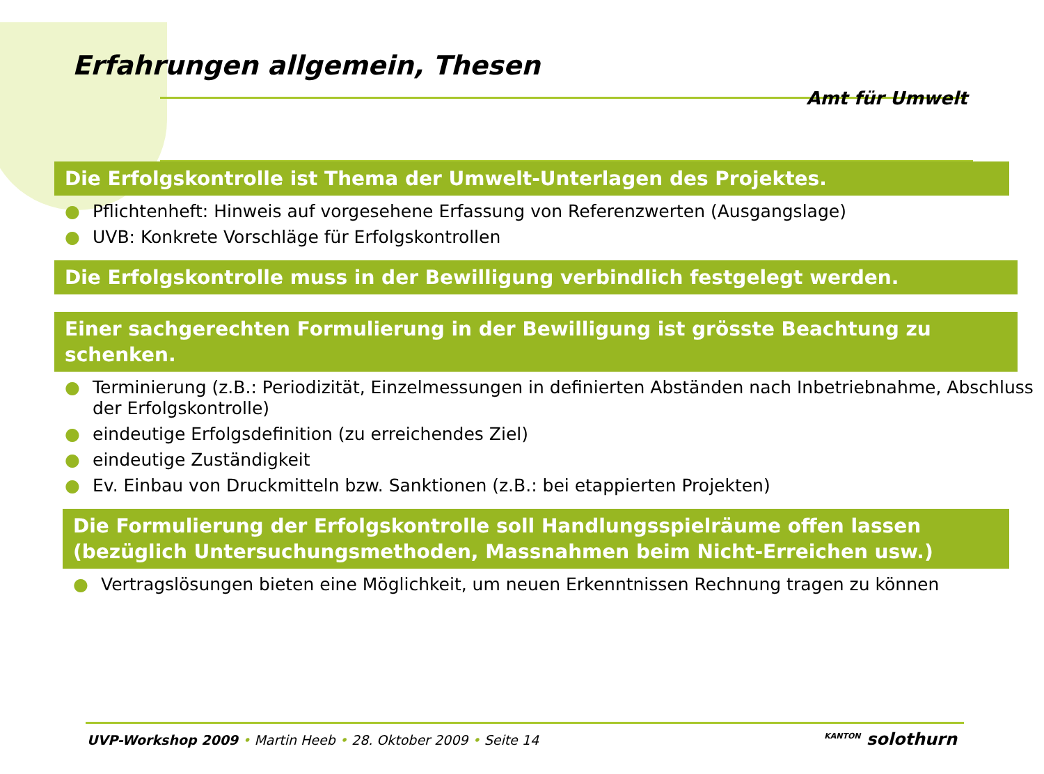Erfahrungen allgemein, Thesen
Amt für Umwelt
Die Erfolgskontrolle ist Thema der Umwelt-Unterlagen des Projektes.
● Pflichtenheft: Hinweis auf vorgesehene Erfassung von Referenzwerten (Ausgangslage)
● UVB: Konkrete Vorschläge für Erfolgskontrollen
Die Erfolgskontrolle muss in der Bewilligung verbindlich festgelegt werden.
Einer sachgerechten Formulierung in der Bewilligung ist grösste Beachtung zu schenken.
● Terminierung (z.B.: Periodizität, Einzelmessungen in definierten Abständen nach Inbetriebnahme, Abschluss der Erfolgskontrolle)
● eindeutige Erfolgsdefinition (zu erreichendes Ziel)
● eindeutige Zuständigkeit
● Ev. Einbau von Druckmitteln bzw. Sanktionen (z.B.: bei etappierten Projekten)
Die Formulierung der Erfolgskontrolle soll Handlungsspielräume offen lassen (bezüglich Untersuchungsmethoden, Massnahmen beim Nicht-Erreichen usw.)
● Vertragslösungen bieten eine Möglichkeit, um neuen Erkenntnissen Rechnung tragen zu können
UVP-Workshop 2009 • Martin Heeb • 28. Oktober 2009 • Seite 14 KANTON solothurn